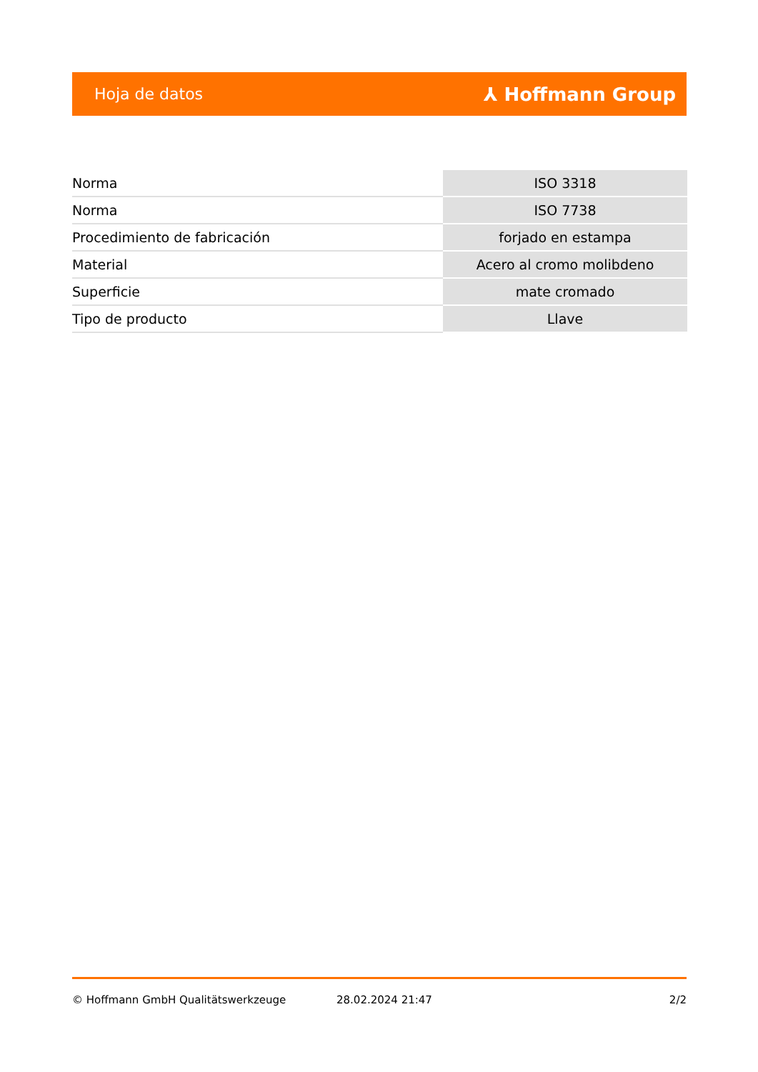Hoja de datos ⅄ Hoffmann Group
| Norma | ISO 3318 |
| Norma | ISO 7738 |
| Procedimiento de fabricación | forjado en estampa |
| Material | Acero al cromo molibdeno |
| Superficie | mate cromado |
| Tipo de producto | Llave |
© Hoffmann GmbH Qualitätswerkzeuge 28.02.2024 21:47 2/2